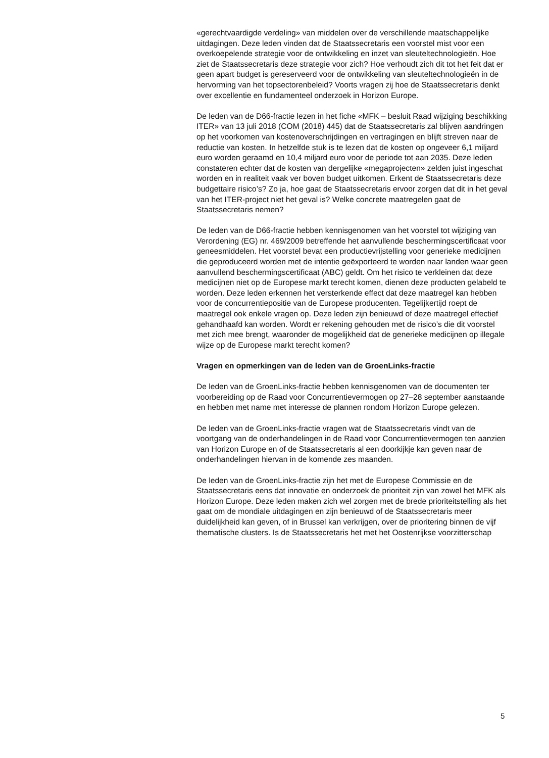«gerechtvaardigde verdeling» van middelen over de verschillende maatschappelijke uitdagingen. Deze leden vinden dat de Staatssecretaris een voorstel mist voor een overkoepelende strategie voor de ontwikkeling en inzet van sleuteltechnologieën. Hoe ziet de Staatssecretaris deze strategie voor zich? Hoe verhoudt zich dit tot het feit dat er geen apart budget is gereserveerd voor de ontwikkeling van sleuteltechnologieën in de hervorming van het topsectorenbeleid? Voorts vragen zij hoe de Staatssecretaris denkt over excellentie en fundamenteel onderzoek in Horizon Europe.
De leden van de D66-fractie lezen in het fiche «MFK – besluit Raad wijziging beschikking ITER» van 13 juli 2018 (COM (2018) 445) dat de Staatssecretaris zal blijven aandringen op het voorkomen van kostenoverschrijdingen en vertragingen en blijft streven naar de reductie van kosten. In hetzelfde stuk is te lezen dat de kosten op ongeveer 6,1 miljard euro worden geraamd en 10,4 miljard euro voor de periode tot aan 2035. Deze leden constateren echter dat de kosten van dergelijke «megaprojecten» zelden juist ingeschat worden en in realiteit vaak ver boven budget uitkomen. Erkent de Staatssecretaris deze budgettaire risico’s? Zo ja, hoe gaat de Staatssecretaris ervoor zorgen dat dit in het geval van het ITER-project niet het geval is? Welke concrete maatregelen gaat de Staatssecretaris nemen?
De leden van de D66-fractie hebben kennisgenomen van het voorstel tot wijziging van Verordening (EG) nr. 469/2009 betreffende het aanvullende beschermingscertificaat voor geneesmiddelen. Het voorstel bevat een productievrijstelling voor generieke medicijnen die geproduceerd worden met de intentie geëxporteerd te worden naar landen waar geen aanvullend beschermingscertificaat (ABC) geldt. Om het risico te verkleinen dat deze medicijnen niet op de Europese markt terecht komen, dienen deze producten gelabeld te worden. Deze leden erkennen het versterkende effect dat deze maatregel kan hebben voor de concurrentiepositie van de Europese producenten. Tegelijkertijd roept de maatregel ook enkele vragen op. Deze leden zijn benieuwd of deze maatregel effectief gehandhaafd kan worden. Wordt er rekening gehouden met de risico’s die dit voorstel met zich mee brengt, waaronder de mogelijkheid dat de generieke medicijnen op illegale wijze op de Europese markt terecht komen?
Vragen en opmerkingen van de leden van de GroenLinks-fractie
De leden van de GroenLinks-fractie hebben kennisgenomen van de documenten ter voorbereiding op de Raad voor Concurrentievermogen op 27–28 september aanstaande en hebben met name met interesse de plannen rondom Horizon Europe gelezen.
De leden van de GroenLinks-fractie vragen wat de Staatssecretaris vindt van de voortgang van de onderhandelingen in de Raad voor Concurrentievermogen ten aanzien van Horizon Europe en of de Staatssecretaris al een doorkijkje kan geven naar de onderhandelingen hiervan in de komende zes maanden.
De leden van de GroenLinks-fractie zijn het met de Europese Commissie en de Staatssecretaris eens dat innovatie en onderzoek de prioriteit zijn van zowel het MFK als Horizon Europe. Deze leden maken zich wel zorgen met de brede prioriteitstelling als het gaat om de mondiale uitdagingen en zijn benieuwd of de Staatssecretaris meer duidelijkheid kan geven, of in Brussel kan verkrijgen, over de prioritering binnen de vijf thematische clusters. Is de Staatssecretaris het met het Oostenrijkse voorzitterschap
5